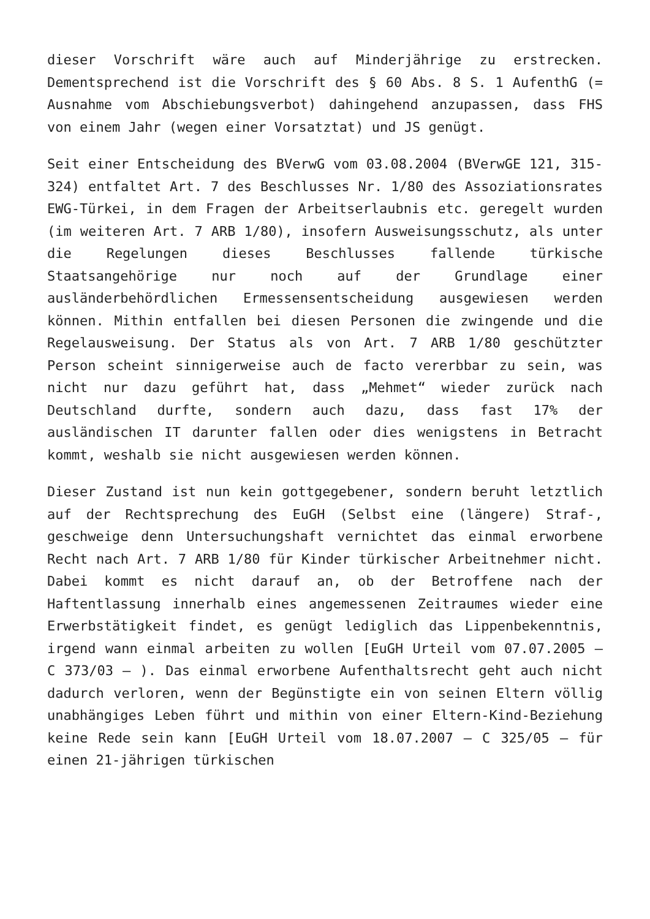dieser Vorschrift wäre auch auf Minderjährige zu erstrecken. Dementsprechend ist die Vorschrift des § 60 Abs. 8 S. 1 AufenthG (= Ausnahme vom Abschiebungsverbot) dahingehend anzupassen, dass FHS von einem Jahr (wegen einer Vorsatztat) und JS genügt.
Seit einer Entscheidung des BVerwG vom 03.08.2004 (BVerwGE 121, 315-324) entfaltet Art. 7 des Beschlusses Nr. 1/80 des Assoziationsrates EWG-Türkei, in dem Fragen der Arbeitserlaubnis etc. geregelt wurden (im weiteren Art. 7 ARB 1/80), insofern Ausweisungsschutz, als unter die Regelungen dieses Beschlusses fallende türkische Staatsangehörige nur noch auf der Grundlage einer ausländerbehördlichen Ermessensentscheidung ausgewiesen werden können. Mithin entfallen bei diesen Personen die zwingende und die Regelausweisung. Der Status als von Art. 7 ARB 1/80 geschützter Person scheint sinnigerweise auch de facto vererbbar zu sein, was nicht nur dazu geführt hat, dass „Mehmet“ wieder zurück nach Deutschland durfte, sondern auch dazu, dass fast 17% der ausländischen IT darunter fallen oder dies wenigstens in Betracht kommt, weshalb sie nicht ausgewiesen werden können.
Dieser Zustand ist nun kein gottgegebener, sondern beruht letztlich auf der Rechtsprechung des EuGH (Selbst eine (längere) Straf-, geschweige denn Untersuchungshaft vernichtet das einmal erworbene Recht nach Art. 7 ARB 1/80 für Kinder türkischer Arbeitnehmer nicht. Dabei kommt es nicht darauf an, ob der Betroffene nach der Haftentlassung innerhalb eines angemessenen Zeitraumes wieder eine Erwerbstätigkeit findet, es genügt lediglich das Lippenbekenntnis, irgend wann einmal arbeiten zu wollen [EuGH Urteil vom 07.07.2005 – C 373/03 – ). Das einmal erworbene Aufenthaltsrecht geht auch nicht dadurch verloren, wenn der Begünstigte ein von seinen Eltern völlig unabhängiges Leben führt und mithin von einer Eltern-Kind-Beziehung keine Rede sein kann [EuGH Urteil vom 18.07.2007 – C 325/05 – für einen 21-jährigen türkischen